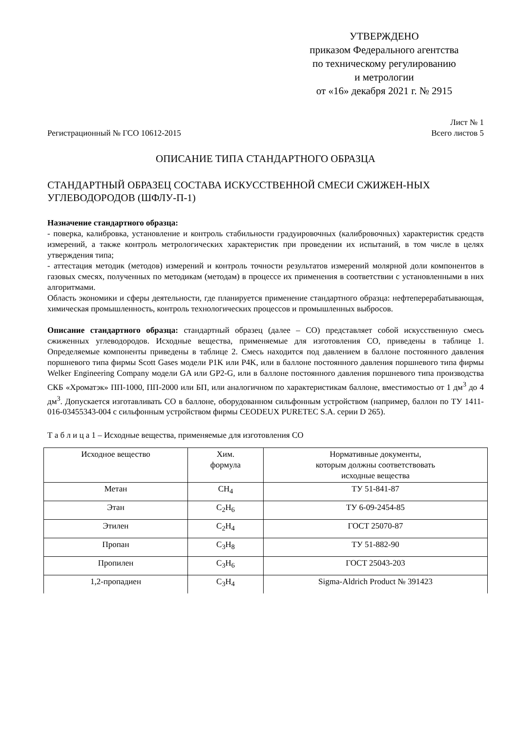УТВЕРЖДЕНО
приказом Федерального агентства
по техническому регулированию
и метрологии
от «16» декабря 2021 г. № 2915
Лист № 1
Регистрационный № ГСО 10612-2015 Всего листов 5
ОПИСАНИЕ ТИПА СТАНДАРТНОГО ОБРАЗЦА
СТАНДАРТНЫЙ ОБРАЗЕЦ СОСТАВА ИСКУССТВЕННОЙ СМЕСИ СЖИЖЕН-НЫХ УГЛЕВОДОРОДОВ (ШФЛУ-П-1)
Назначение стандартного образца:
- поверка, калибровка, установление и контроль стабильности градуировочных (калибровочных) характеристик средств измерений, а также контроль метрологических характеристик при проведении их испытаний, в том числе в целях утверждения типа;
- аттестация методик (методов) измерений и контроль точности результатов измерений молярной доли компонентов в газовых смесях, полученных по методикам (методам) в процессе их применения в соответствии с установленными в них алгоритмами.
Область экономики и сферы деятельности, где планируется применение стандартного образца: нефтеперерабатывающая, химическая промышленность, контроль технологических процессов и промышленных выбросов.
Описание стандартного образца: стандартный образец (далее – СО) представляет собой искусственную смесь сжиженных углеводородов. Исходные вещества, применяемые для изготовления СО, приведены в таблице 1. Определяемые компоненты приведены в таблице 2. Смесь находится под давлением в баллоне постоянного давления поршневого типа фирмы Scott Gases модели P1K или P4K, или в баллоне постоянного давления поршневого типа фирмы Welker Engineering Company модели GA или GP2-G, или в баллоне постоянного давления поршневого типа производства СКБ «Хроматэк» ПП-1000, ПП-2000 или БП, или аналогичном по характеристикам баллоне, вместимостью от 1 дм<sup>3</sup> до 4 дм<sup>3</sup>. Допускается изготавливать СО в баллоне, оборудованном сильфонным устройством (например, баллон по ТУ 1411-016-03455343-004 с сильфонным устройством фирмы CEODEUX PURETEC S.A. серии D 265).
Т а б л и ц а 1 – Исходные вещества, применяемые для изготовления СО
| Исходное вещество | Хим. формула | Нормативные документы, которым должны соответствовать исходные вещества |
| --- | --- | --- |
| Метан | CH<sub>4</sub> | ТУ 51-841-87 |
| Этан | C<sub>2</sub>H<sub>6</sub> | ТУ 6-09-2454-85 |
| Этилен | C<sub>2</sub>H<sub>4</sub> | ГОСТ 25070-87 |
| Пропан | C<sub>3</sub>H<sub>8</sub> | ТУ 51-882-90 |
| Пропилен | C<sub>3</sub>H<sub>6</sub> | ГОСТ 25043-203 |
| 1,2-пропадиен | C<sub>3</sub>H<sub>4</sub> | Sigma-Aldrich Product № 391423 |